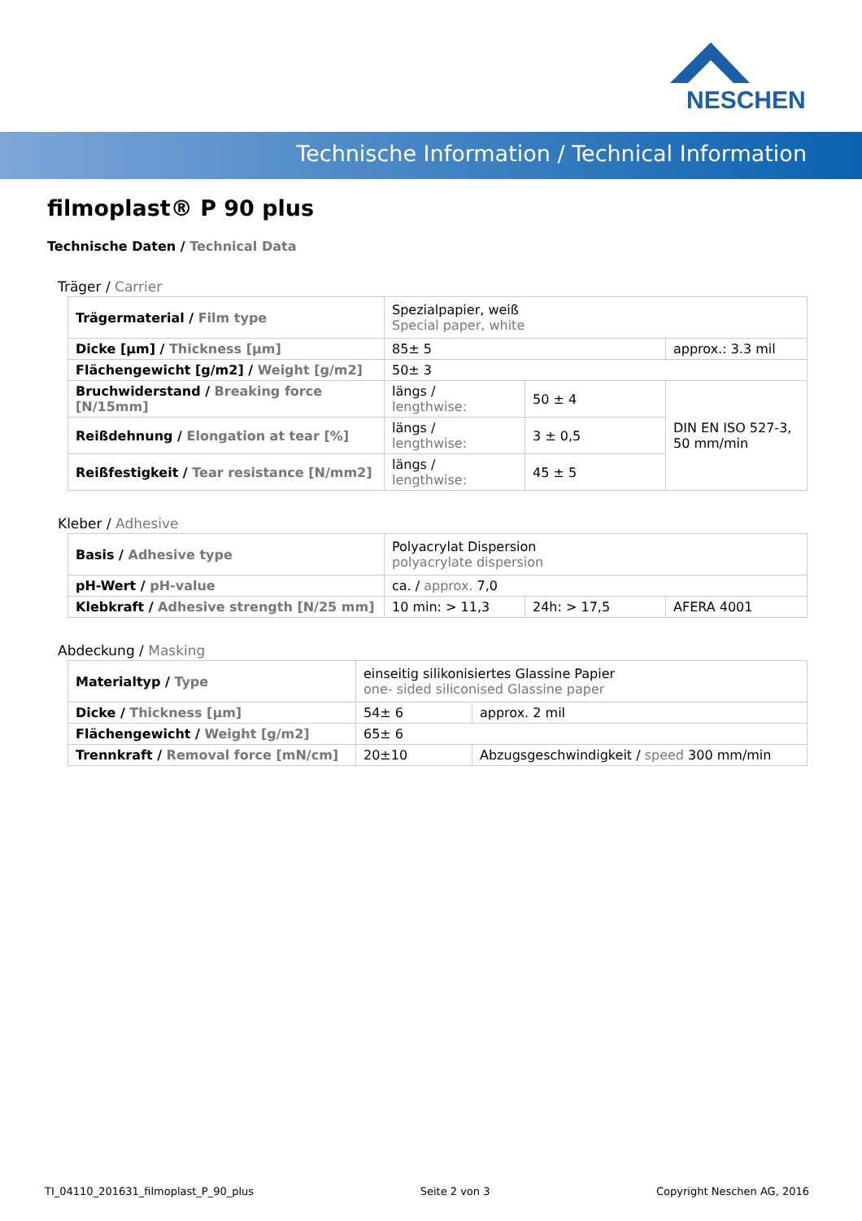NESCHEN
Technische Information / Technical Information
filmoplast® P 90 plus
Technische Daten / Technical Data
Träger / Carrier
| Trägermaterial / Film type | Spezialpapier, weiß Special paper, white | | |
| Dicke [µm] / Thickness [µm] | 85± 5 | | approx.: 3.3 mil |
| Flächengewicht [g/m2] / Weight [g/m2] | 50± 3 | | |
| Bruchwiderstand / Breaking force [N/15mm] | längs / lengthwise: | 50 ± 4 | DIN EN ISO 527-3, 50 mm/min |
| Reißdehnung / Elongation at tear [%] | längs / lengthwise: | 3 ± 0,5 | |
| Reißfestigkeit / Tear resistance [N/mm2] | längs / lengthwise: | 45 ± 5 | |
Kleber / Adhesive
| Basis / Adhesive type | Polyacrylat Dispersion polyacrylate dispersion | | |
| pH-Wert / pH-value | ca. / approx. 7,0 | | |
| Klebkraft / Adhesive strength [N/25 mm] | 10 min: > 11,3 | 24h: > 17,5 | AFERA 4001 |
Abdeckung / Masking
| Materialtyp / Type | einseitig silikonisiertes Glassine Papier one- sided siliconised Glassine paper | | |
| Dicke / Thickness [µm] | 54± 6 | | approx. 2 mil |
| Flächengewicht / Weight [g/m2] | 65± 6 | | |
| Trennkraft / Removal force [mN/cm] | 20±10 | Abzugsgeschwindigkeit / speed 300 mm/min | |
TI_04110_201631_filmoplast_P_90_plus Seite 2 von 3 Copyright Neschen AG, 2016